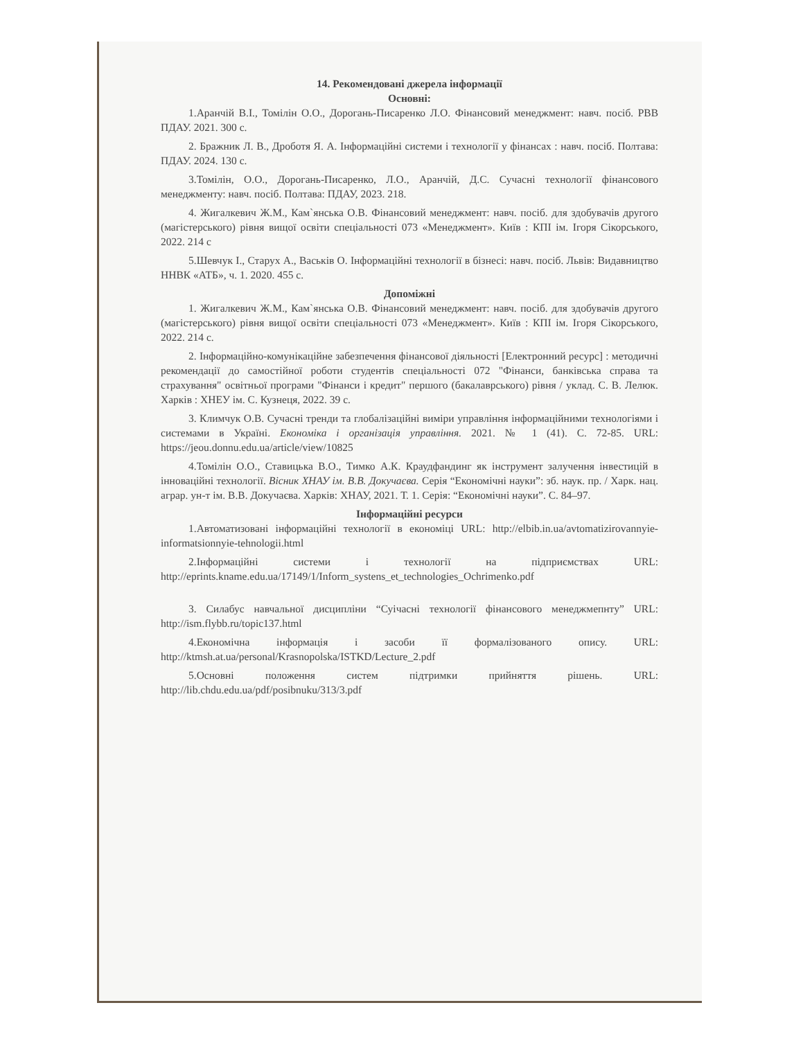14. Рекомендовані джерела інформації
Основні:
1.Аранчій В.І., Томілін О.О., Дорогань-Писаренко Л.О. Фінансовий менеджмент: навч. посіб. РВВ ПДАУ. 2021. 300 с.
2. Бражник Л. В., Дроботя Я. А. Інформаційні системи і технології у фінансах : навч. посіб. Полтава: ПДАУ. 2024. 130 с.
3.Томілін, О.О., Дорогань-Писаренко, Л.О., Аранчій, Д.С. Сучасні технології фінансового менеджменту: навч. посіб. Полтава: ПДАУ, 2023. 218.
4. Жигалкевич Ж.М., Кам`янська О.В. Фінансовий менеджмент: навч. посіб. для здобувачів другого (магістерського) рівня вищої освіти спеціальності 073 «Менеджмент». Київ : КПІ ім. Ігоря Сікорського, 2022. 214 с
5.Шевчук І., Старух А., Васьків О. Інформаційні технології в бізнесі: навч. посіб. Львів: Видавництво ННВК «АТБ», ч. 1. 2020. 455 с.
Допоміжні
1. Жигалкевич Ж.М., Кам`янська О.В. Фінансовий менеджмент: навч. посіб. для здобувачів другого (магістерського) рівня вищої освіти спеціальності 073 «Менеджмент». Київ : КПІ ім. Ігоря Сікорського, 2022. 214 с.
2. Інформаційно-комунікаційне забезпечення фінансової діяльності [Електронний ресурс] : методичні рекомендації до самостійної роботи студентів спеціальності 072 "Фінанси, банківська справа та страхування" освітньої програми "Фінанси і кредит" першого (бакалаврського) рівня / уклад. С. В. Лелюк. Харків : ХНЕУ ім. С. Кузнеця, 2022. 39 с.
3. Климчук О.В. Сучасні тренди та глобалізаційні виміри управління інформаційними технологіями і системами в Україні. Економіка і організація управління. 2021. № 1 (41). С. 72-85. URL: https://jeou.donnu.edu.ua/article/view/10825
4.Томілін О.О., Ставицька В.О., Тимко А.К. Краудфандинг як інструмент залучення інвестицій в інноваційні технології. Вісник ХНАУ ім. В.В. Докучаєва. Серія “Економічні науки”: зб. наук. пр. / Харк. нац. аграр. ун-т ім. В.В. Докучаєва. Харків: ХНАУ, 2021. Т. 1. Серія: “Економічні науки”. С. 84–97.
Інформаційні ресурси
1.Автоматизовані інформаційні технології в економіці URL: http://elbib.in.ua/avtomatizirovannyie-informatsionnyie-tehnologii.html
2.Інформаційні системи і технології на підприємствах URL: http://eprints.kname.edu.ua/17149/1/Inform_systens_et_technologies_Ochrimenko.pdf
3. Силабус навчальної дисципліни “Суічасні технології фінансового менеджмепнту” URL: http://ism.flybb.ru/topic137.html
4.Економічна інформація і засоби її формалізованого опису. URL: http://ktmsh.at.ua/personal/Krasnopolska/ISTKD/Lecture_2.pdf
5.Основні положення систем підтримки прийняття рішень. URL: http://lib.chdu.edu.ua/pdf/posibnuku/313/3.pdf